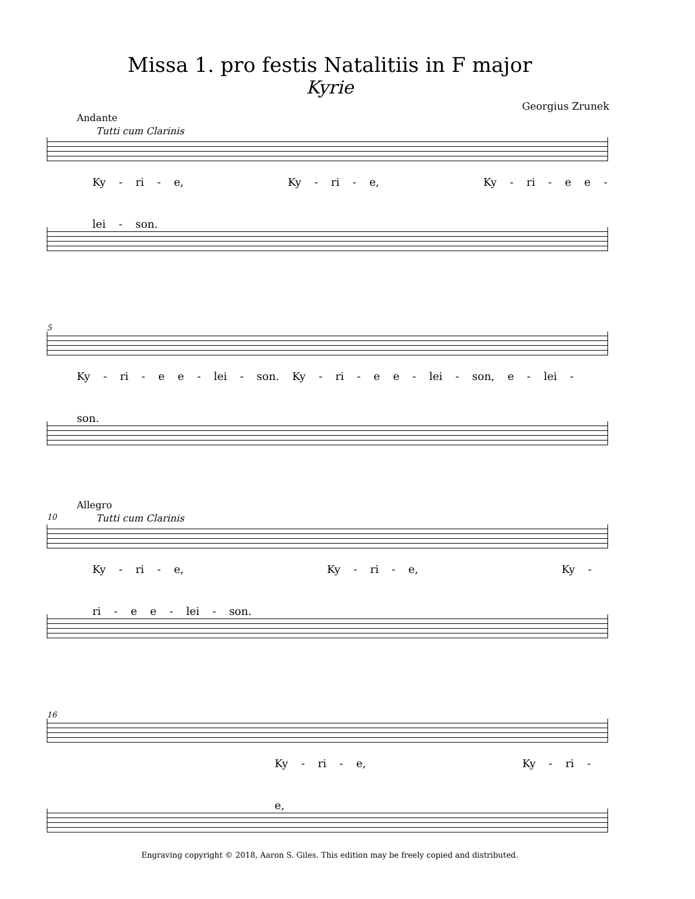Missa 1. pro festis Natalitiis in F major
Kyrie
Georgius Zrunek
Andante
Tutti cum Clarinis
Ky - ri - e, Ky - ri - e, Ky - ri - e e - lei - son.
5
Ky - ri - e e - lei - son. Ky - ri - e e - lei - son, e - lei - son.
Allegro
10
Tutti cum Clarinis
Ky - ri - e, Ky - ri - e, Ky - ri - e e - lei - son.
16
Ky - ri - e, Ky - ri - e,
Engraving copyright © 2018, Aaron S. Giles. This edition may be freely copied and distributed.